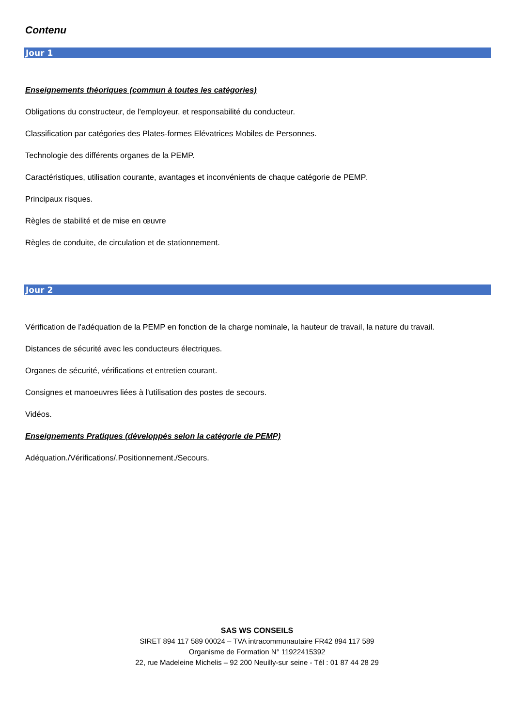Contenu
Jour 1
Enseignements théoriques (commun à toutes les catégories)
Obligations du constructeur, de l'employeur, et responsabilité du conducteur.
Classification par catégories des Plates-formes Elévatrices Mobiles de Personnes.
Technologie des différents organes de la PEMP.
Caractéristiques, utilisation courante, avantages et inconvénients de chaque catégorie de PEMP.
Principaux risques.
Règles de stabilité et de mise en œuvre
Règles de conduite, de circulation et de stationnement.
Jour 2
Vérification de l'adéquation de la PEMP en fonction de la charge nominale, la hauteur de travail, la nature du travail.
Distances de sécurité avec les conducteurs électriques.
Organes de sécurité, vérifications et entretien courant.
Consignes et manoeuvres liées à l'utilisation des postes de secours.
Vidéos.
Enseignements Pratiques (développés selon la catégorie de PEMP)
Adéquation./Vérifications/.Positionnement./Secours.
SAS WS CONSEILS
SIRET 894 117 589 00024 – TVA intracommunautaire FR42 894 117 589
Organisme de Formation N° 11922415392
22, rue Madeleine Michelis – 92 200 Neuilly-sur seine - Tél : 01 87 44 28 29